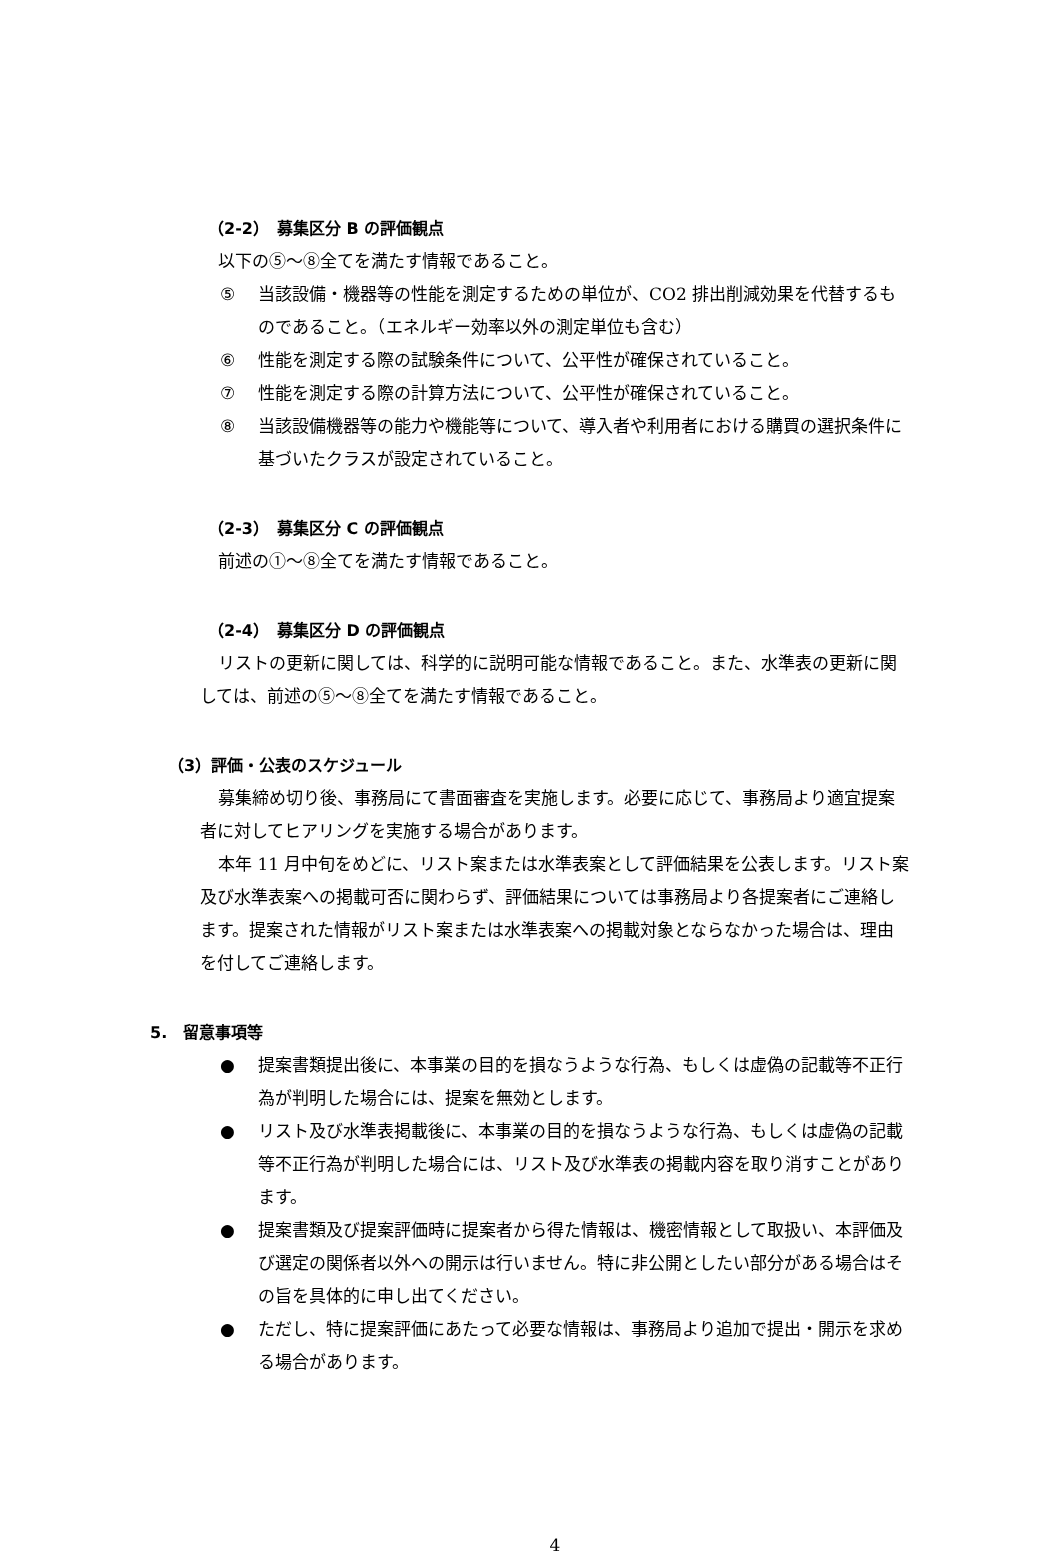（2-2）　募集区分 B の評価観点
以下の⑤～⑧全てを満たす情報であること。
⑤ 当該設備・機器等の性能を測定するための単位が、CO2 排出削減効果を代替するものであること。（エネルギー効率以外の測定単位も含む）
⑥ 性能を測定する際の試験条件について、公平性が確保されていること。
⑦ 性能を測定する際の計算方法について、公平性が確保されていること。
⑧ 当該設備機器等の能力や機能等について、導入者や利用者における購買の選択条件に基づいたクラスが設定されていること。
（2-3）　募集区分 C の評価観点
前述の①～⑧全てを満たす情報であること。
（2-4）　募集区分 D の評価観点
リストの更新に関しては、科学的に説明可能な情報であること。また、水準表の更新に関しては、前述の⑤～⑧全てを満たす情報であること。
（3）評価・公表のスケジュール
募集締め切り後、事務局にて書面審査を実施します。必要に応じて、事務局より適宜提案者に対してヒアリングを実施する場合があります。
本年 11 月中旬をめどに、リスト案または水準表案として評価結果を公表します。リスト案及び水準表案への掲載可否に関わらず、評価結果については事務局より各提案者にご連絡します。提案された情報がリスト案または水準表案への掲載対象とならなかった場合は、理由を付してご連絡します。
5.　留意事項等
● 提案書類提出後に、本事業の目的を損なうような行為、もしくは虚偽の記載等不正行為が判明した場合には、提案を無効とします。
● リスト及び水準表掲載後に、本事業の目的を損なうような行為、もしくは虚偽の記載等不正行為が判明した場合には、リスト及び水準表の掲載内容を取り消すことがあります。
● 提案書類及び提案評価時に提案者から得た情報は、機密情報として取扱い、本評価及び選定の関係者以外への開示は行いません。特に非公開としたい部分がある場合はその旨を具体的に申し出てください。
● ただし、特に提案評価にあたって必要な情報は、事務局より追加で提出・開示を求める場合があります。
4